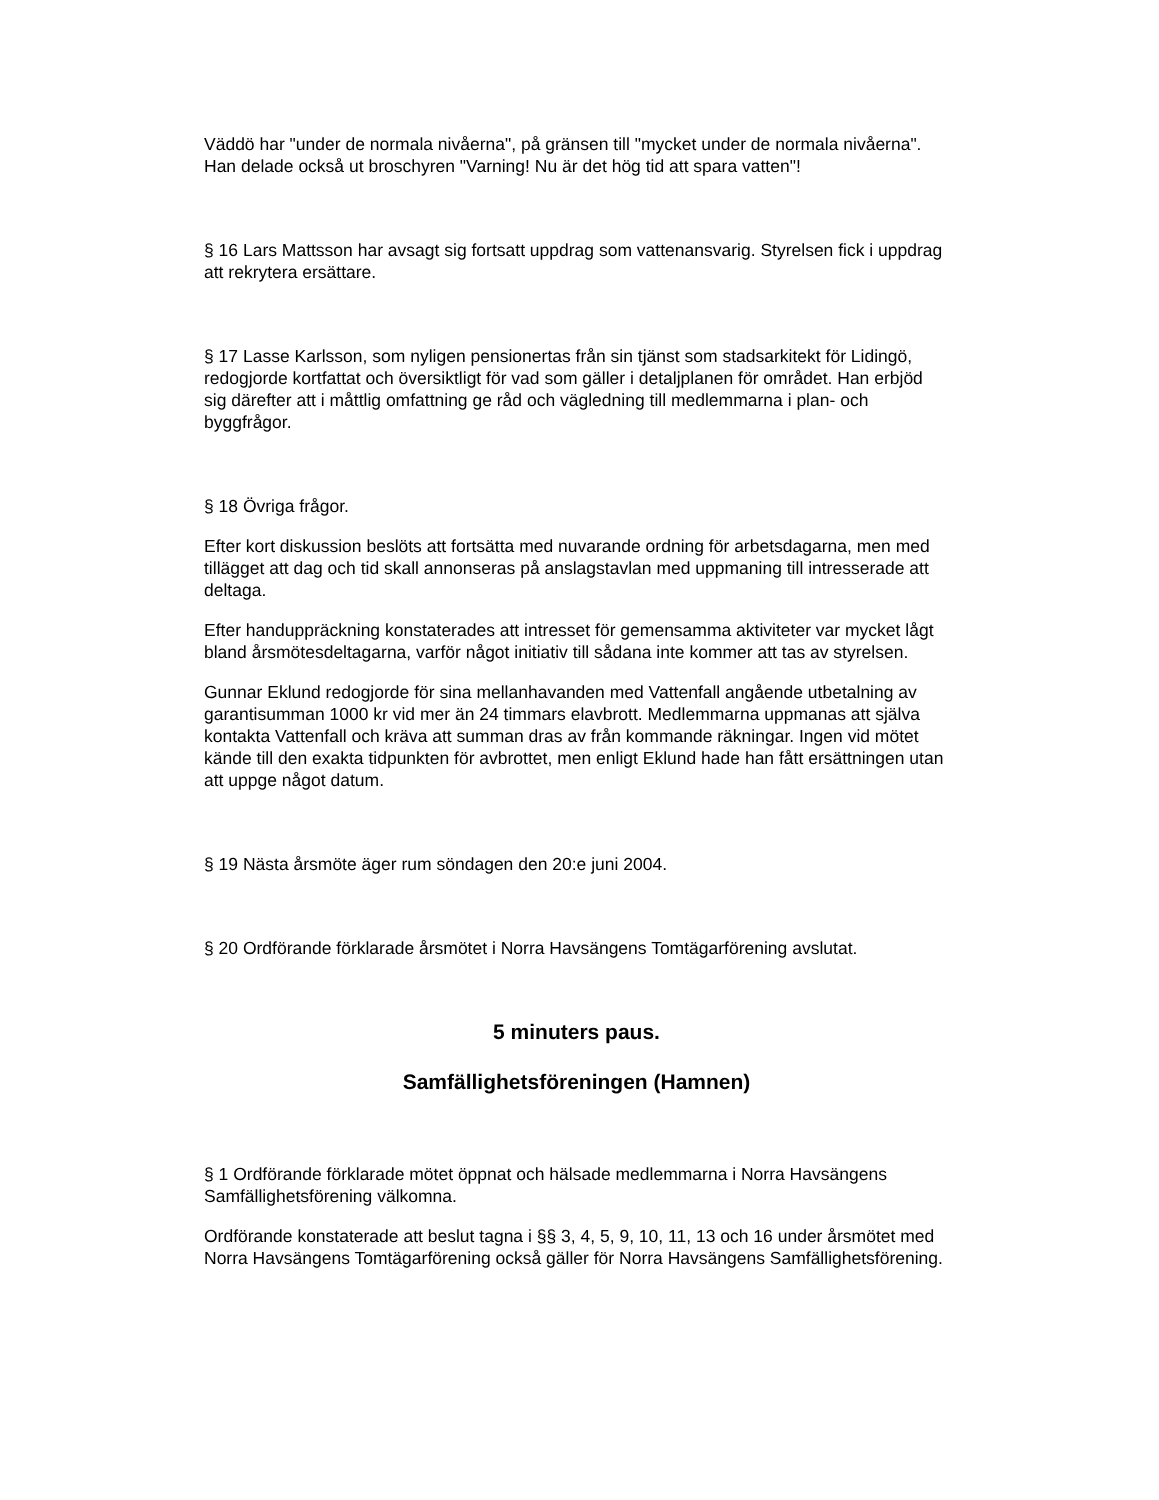Väddö har "under de normala nivåerna", på gränsen till "mycket under de normala nivåerna". Han delade också ut broschyren "Varning! Nu är det hög tid att spara vatten"!
§ 16 Lars Mattsson har avsagt sig fortsatt uppdrag som vattenansvarig. Styrelsen fick i uppdrag att rekrytera ersättare.
§ 17 Lasse Karlsson, som nyligen pensionertas från sin tjänst som stadsarkitekt för Lidingö, redogjorde kortfattat och översiktligt för vad som gäller i detaljplanen för området. Han erbjöd sig därefter att i måttlig omfattning ge råd och vägledning till medlemmarna i plan- och byggfrågor.
§ 18 Övriga frågor.
Efter kort diskussion beslöts att fortsätta med nuvarande ordning för arbetsdagarna, men med tillägget att dag och tid skall annonseras på anslagstavlan med uppmaning till intresserade att deltaga.
Efter handuppräckning konstaterades att intresset för gemensamma aktiviteter var mycket lågt bland årsmötesdeltagarna, varför något initiativ till sådana inte kommer att tas av styrelsen.
Gunnar Eklund redogjorde för sina mellanhavanden med Vattenfall angående utbetalning av garantisumman 1000 kr vid mer än 24 timmars elavbrott. Medlemmarna uppmanas att själva kontakta Vattenfall och kräva att summan dras av från kommande räkningar. Ingen vid mötet kände till den exakta tidpunkten för avbrottet, men enligt Eklund hade han fått ersättningen utan att uppge något datum.
§ 19 Nästa årsmöte äger rum söndagen den 20:e juni 2004.
§ 20 Ordförande förklarade årsmötet i Norra Havsängens Tomtägarförening avslutat.
5 minuters paus.
Samfällighetsföreningen (Hamnen)
§ 1 Ordförande förklarade mötet öppnat och hälsade medlemmarna i Norra Havsängens Samfällighetsförening välkomna.
Ordförande konstaterade att beslut tagna i §§ 3, 4, 5, 9, 10, 11, 13 och 16 under årsmötet med Norra Havsängens Tomtägarförening också gäller för Norra Havsängens Samfällighetsförening.